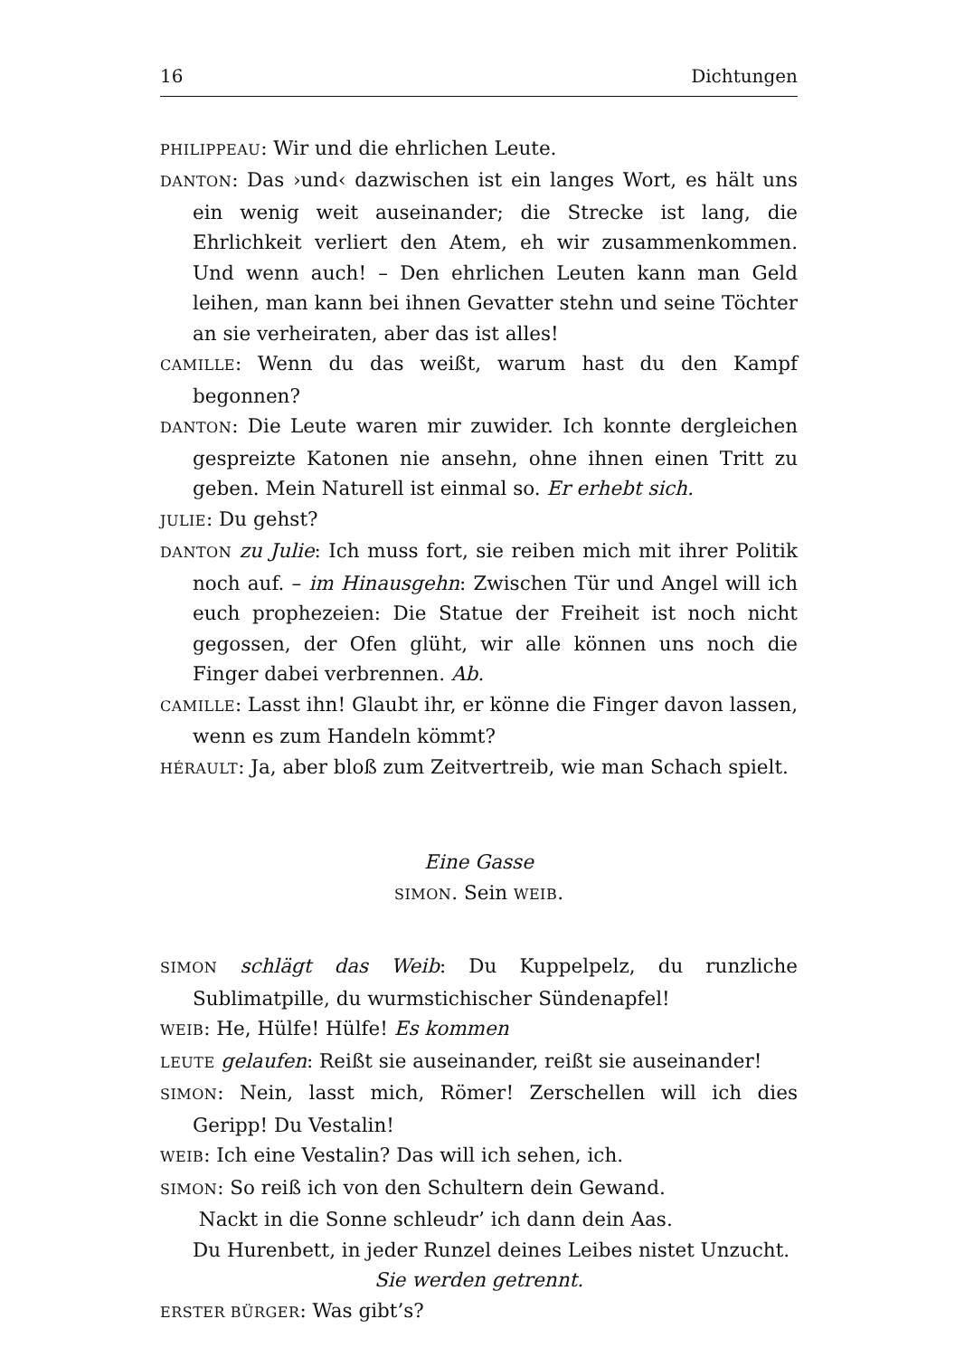16 Dichtungen
PHILIPPEAU: Wir und die ehrlichen Leute.
DANTON: Das ›und‹ dazwischen ist ein langes Wort, es hält uns ein wenig weit auseinander; die Strecke ist lang, die Ehrlichkeit verliert den Atem, eh wir zusammenkommen. Und wenn auch! – Den ehrlichen Leuten kann man Geld leihen, man kann bei ihnen Gevatter stehn und seine Töchter an sie verheiraten, aber das ist alles!
CAMILLE: Wenn du das weißt, warum hast du den Kampf begonnen?
DANTON: Die Leute waren mir zuwider. Ich konnte dergleichen gespreizte Katonen nie ansehn, ohne ihnen einen Tritt zu geben. Mein Naturell ist einmal so. Er erhebt sich.
JULIE: Du gehst?
DANTON zu Julie: Ich muss fort, sie reiben mich mit ihrer Politik noch auf. – im Hinausgehn: Zwischen Tür und Angel will ich euch prophezeien: Die Statue der Freiheit ist noch nicht gegossen, der Ofen glüht, wir alle können uns noch die Finger dabei verbrennen. Ab.
CAMILLE: Lasst ihn! Glaubt ihr, er könne die Finger davon lassen, wenn es zum Handeln kömmt?
HÉRAULT: Ja, aber bloß zum Zeitvertreib, wie man Schach spielt.
Eine Gasse
SIMON. Sein WEIB.
SIMON schlägt das Weib: Du Kuppelpelz, du runzliche Sublimatpille, du wurmstichischer Sündenapfel!
WEIB: He, Hülfe! Hülfe! Es kommen
LEUTE gelaufen: Reißt sie auseinander, reißt sie auseinander!
SIMON: Nein, lasst mich, Römer! Zerschellen will ich dies Geripp! Du Vestalin!
WEIB: Ich eine Vestalin? Das will ich sehen, ich.
SIMON: So reiß ich von den Schultern dein Gewand.
Nackt in die Sonne schleudr’ ich dann dein Aas.
Du Hurenbett, in jeder Runzel deines Leibes nistet Unzucht.
Sie werden getrennt.
ERSTER BÜRGER: Was gibt’s?